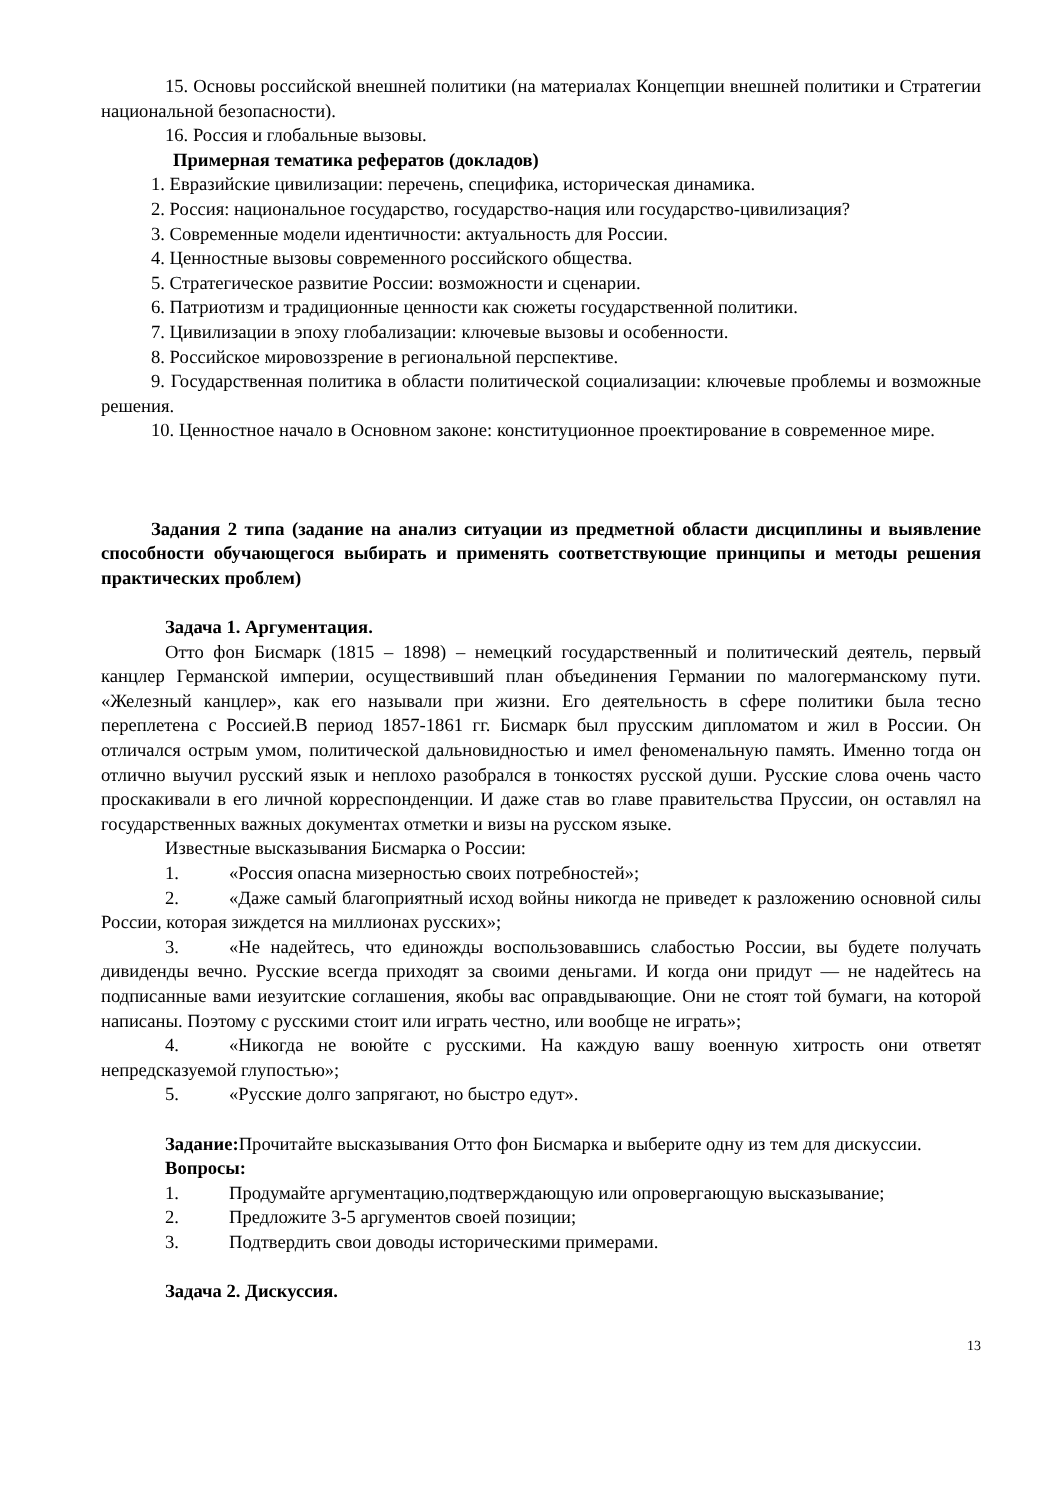15. Основы российской внешней политики (на материалах Концепции внешней политики и Стратегии национальной безопасности).
16. Россия и глобальные вызовы.
Примерная тематика рефератов (докладов)
1. Евразийские цивилизации: перечень, специфика, историческая динамика.
2. Россия: национальное государство, государство-нация или государство-цивилизация?
3. Современные модели идентичности: актуальность для России.
4. Ценностные вызовы современного российского общества.
5. Стратегическое развитие России: возможности и сценарии.
6. Патриотизм и традиционные ценности как сюжеты государственной политики.
7. Цивилизации в эпоху глобализации: ключевые вызовы и особенности.
8. Российское мировоззрение в региональной перспективе.
9. Государственная политика в области политической социализации: ключевые проблемы и возможные решения.
10. Ценностное начало в Основном законе: конституционное проектирование в современное мире.
Задания 2 типа (задание на анализ ситуации из предметной области дисциплины и выявление способности обучающегося выбирать и применять соответствующие принципы и методы решения практических проблем)
Задача 1. Аргументация.
Отто фон Бисмарк (1815 – 1898) – немецкий государственный и политический деятель, первый канцлер Германской империи, осуществивший план объединения Германии по малогерманскому пути. «Железный канцлер», как его называли при жизни. Его деятельность в сфере политики была тесно переплетена с Россией.В период 1857-1861 гг. Бисмарк был прусским дипломатом и жил в России. Он отличался острым умом, политической дальновидностью и имел феноменальную память. Именно тогда он отлично выучил русский язык и неплохо разобрался в тонкостях русской души. Русские слова очень часто проскакивали в его личной корреспонденции. И даже став во главе правительства Пруссии, он оставлял на государственных важных документах отметки и визы на русском языке.
Известные высказывания Бисмарка о России:
1. «Россия опасна мизерностью своих потребностей»;
2. «Даже самый благоприятный исход войны никогда не приведет к разложению основной силы России, которая зиждется на миллионах русских»;
3. «Не надейтесь, что единожды воспользовавшись слабостью России, вы будете получать дивиденды вечно. Русские всегда приходят за своими деньгами. И когда они придут — не надейтесь на подписанные вами иезуитские соглашения, якобы вас оправдывающие. Они не стоят той бумаги, на которой написаны. Поэтому с русскими стоит или играть честно, или вообще не играть»;
4. «Никогда не воюйте с русскими. На каждую вашу военную хитрость они ответят непредсказуемой глупостью»;
5. «Русские долго запрягают, но быстро едут».
Задание: Прочитайте высказывания Отто фон Бисмарка и выберите одну из тем для дискуссии.
Вопросы:
1. Продумайте аргументацию,подтверждающую или опровергающую высказывание;
2. Предложите 3-5 аргументов своей позиции;
3. Подтвердить свои доводы историческими примерами.
Задача 2. Дискуссия.
13